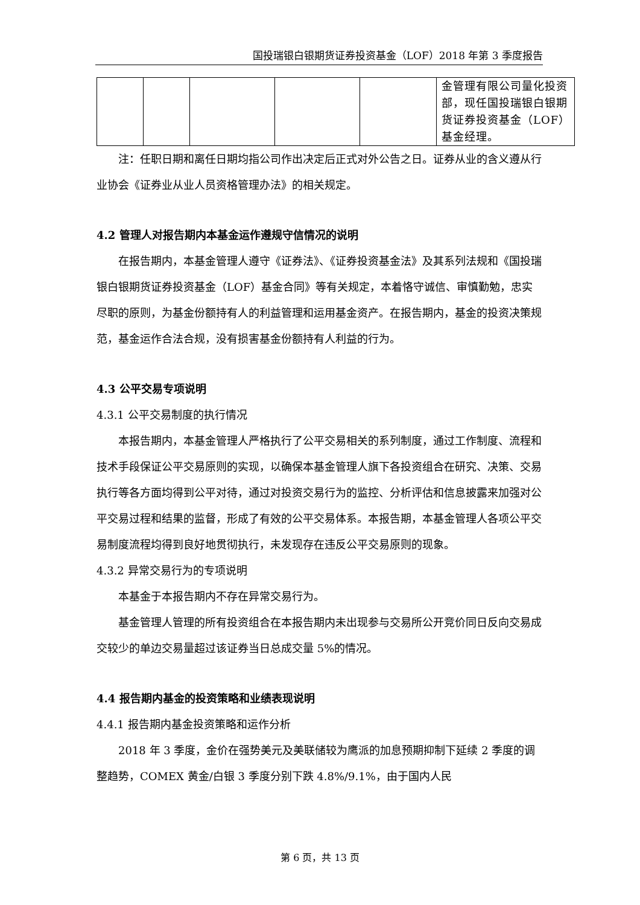国投瑞银白银期货证券投资基金（LOF）2018 年第 3 季度报告
| | | | | | 金管理有限公司量化投资部，现任国投瑞银白银期货证券投资基金（LOF）基金经理。 |
注：任职日期和离任日期均指公司作出决定后正式对外公告之日。证券从业的含义遵从行业协会《证券业从业人员资格管理办法》的相关规定。
4.2 管理人对报告期内本基金运作遵规守信情况的说明
在报告期内，本基金管理人遵守《证券法》、《证券投资基金法》及其系列法规和《国投瑞银白银期货证券投资基金（LOF）基金合同》等有关规定，本着恪守诚信、审慎勤勉，忠实尽职的原则，为基金份额持有人的利益管理和运用基金资产。在报告期内，基金的投资决策规范，基金运作合法合规，没有损害基金份额持有人利益的行为。
4.3 公平交易专项说明
4.3.1 公平交易制度的执行情况
本报告期内，本基金管理人严格执行了公平交易相关的系列制度，通过工作制度、流程和技术手段保证公平交易原则的实现，以确保本基金管理人旗下各投资组合在研究、决策、交易执行等各方面均得到公平对待，通过对投资交易行为的监控、分析评估和信息披露来加强对公平交易过程和结果的监督，形成了有效的公平交易体系。本报告期，本基金管理人各项公平交易制度流程均得到良好地贯彻执行，未发现存在违反公平交易原则的现象。
4.3.2 异常交易行为的专项说明
本基金于本报告期内不存在异常交易行为。
基金管理人管理的所有投资组合在本报告期内未出现参与交易所公开竞价同日反向交易成交较少的单边交易量超过该证券当日总成交量 5%的情况。
4.4 报告期内基金的投资策略和业绩表现说明
4.4.1 报告期内基金投资策略和运作分析
2018 年 3 季度，金价在强势美元及美联储较为鹰派的加息预期抑制下延续 2 季度的调整趋势，COMEX 黄金/白银 3 季度分别下跌 4.8%/9.1%，由于国内人民
第 6 页，共 13 页